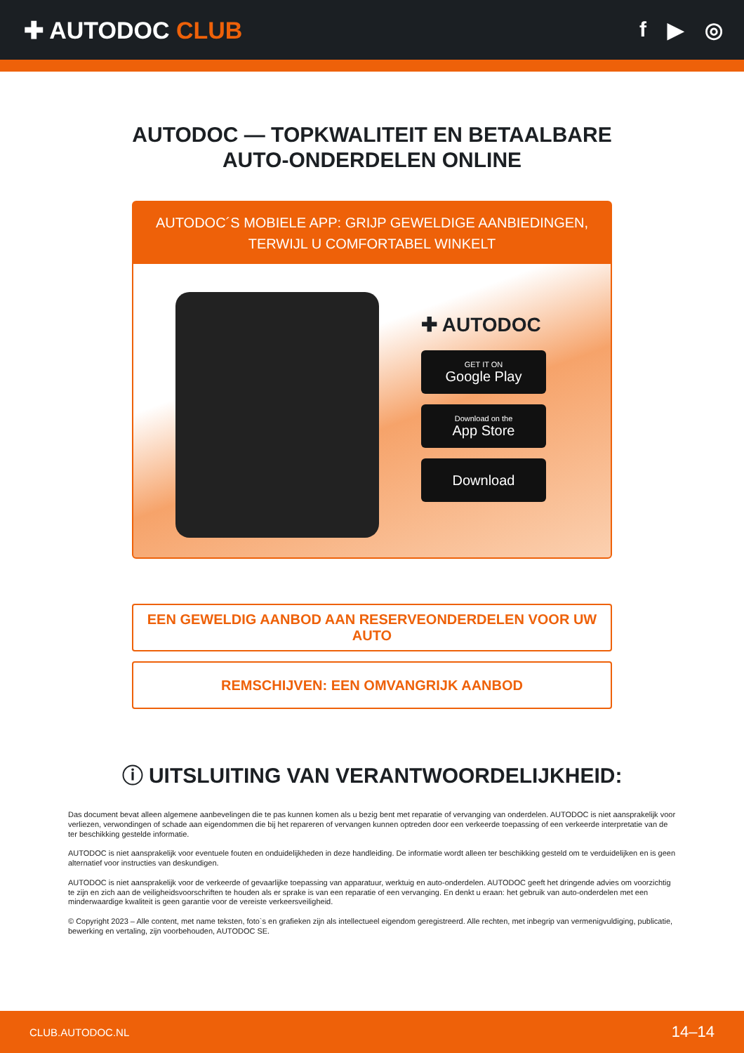✚ AUTODOC CLUB f ▶ ◎
AUTODOC — TOPKWALITEIT EN BETAALBARE AUTO-ONDERDELEN ONLINE
AUTODOC´S MOBIELE APP: GRIJP GEWELDIGE AANBIEDINGEN, TERWIJL U COMFORTABEL WINKELT
✚ AUTODOC
GET IT ON
Google Play
Download on the
App Store
Download
EEN GEWELDIG AANBOD AAN RESERVEONDERDELEN VOOR UW AUTO
REMSCHIJVEN: EEN OMVANGRIJK AANBOD
ⓘ UITSLUITING VAN VERANTWOORDELIJKHEID:
Das document bevat alleen algemene aanbevelingen die te pas kunnen komen als u bezig bent met reparatie of vervanging van onderdelen. AUTODOC is niet aansprakelijk voor verliezen, verwondingen of schade aan eigendommen die bij het repareren of vervangen kunnen optreden door een verkeerde toepassing of een verkeerde interpretatie van de ter beschikking gestelde informatie.
AUTODOC is niet aansprakelijk voor eventuele fouten en onduidelijkheden in deze handleiding. De informatie wordt alleen ter beschikking gesteld om te verduidelijken en is geen alternatief voor instructies van deskundigen.
AUTODOC is niet aansprakelijk voor de verkeerde of gevaarlijke toepassing van apparatuur, werktuig en auto-onderdelen. AUTODOC geeft het dringende advies om voorzichtig te zijn en zich aan de veiligheidsvoorschriften te houden als er sprake is van een reparatie of een vervanging. En denkt u eraan: het gebruik van auto-onderdelen met een minderwaardige kwaliteit is geen garantie voor de vereiste verkeersveiligheid.
© Copyright 2023 – Alle content, met name teksten, foto`s en grafieken zijn als intellectueel eigendom geregistreerd. Alle rechten, met inbegrip van vermenigvuldiging, publicatie, bewerking en vertaling, zijn voorbehouden, AUTODOC SE.
CLUB.AUTODOC.NL 14–14